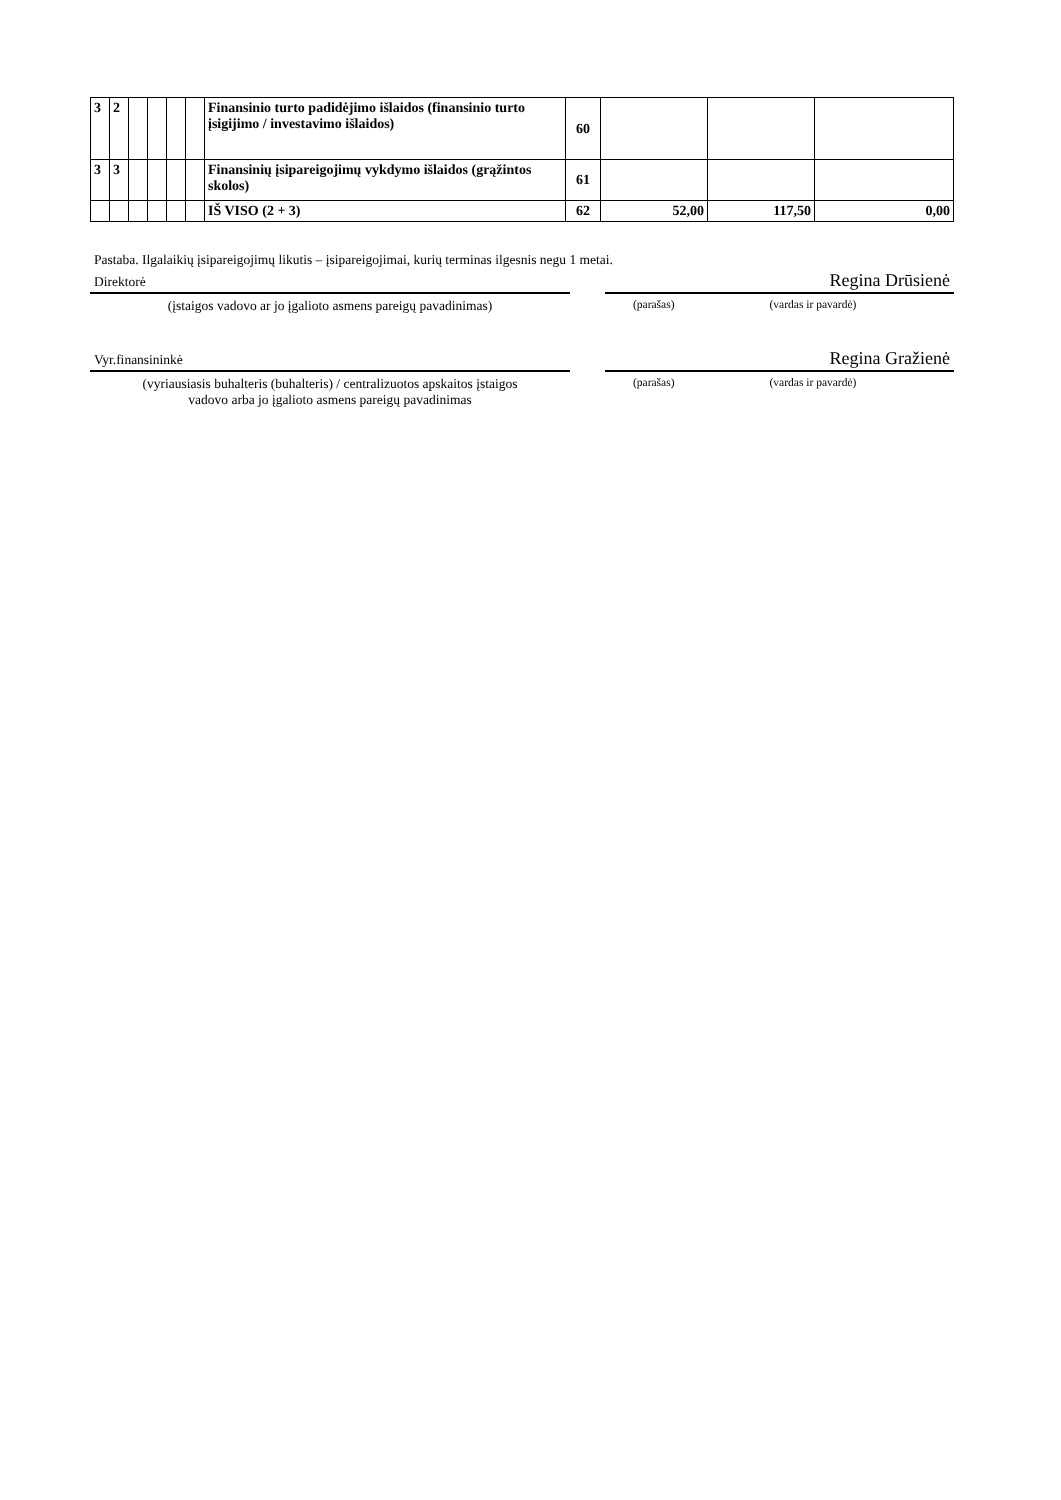| 3 | 2 | | | | | Finansinio turto padidėjimo išlaidos (finansinio turto įsigijimo / investavimo išlaidos) | 60 | | | |
| 3 | 3 | | | | | Finansinių įsipareigojimų vykdymo išlaidos (grąžintos skolos) | 61 | | | |
| | | | | | | IŠ VISO (2 + 3) | 62 | 52,00 | 117,50 | 0,00 |
Pastaba. Ilgalaikių įsipareigojimų likutis – įsipareigojimai, kurių terminas ilgesnis negu 1 metai.
Direktorė
(įstaigos vadovo ar jo įgalioto asmens pareigų pavadinimas)
Regina Drūsienė
(parašas) (vardas ir pavardė)
Vyr.finansininkė
(vyriausiasis buhalteris (buhalteris) / centralizuotos apskaitos įstaigos
vadovo arba jo įgalioto asmens pareigų pavadinimas
Regina Gražienė
(parašas) (vardas ir pavardė)